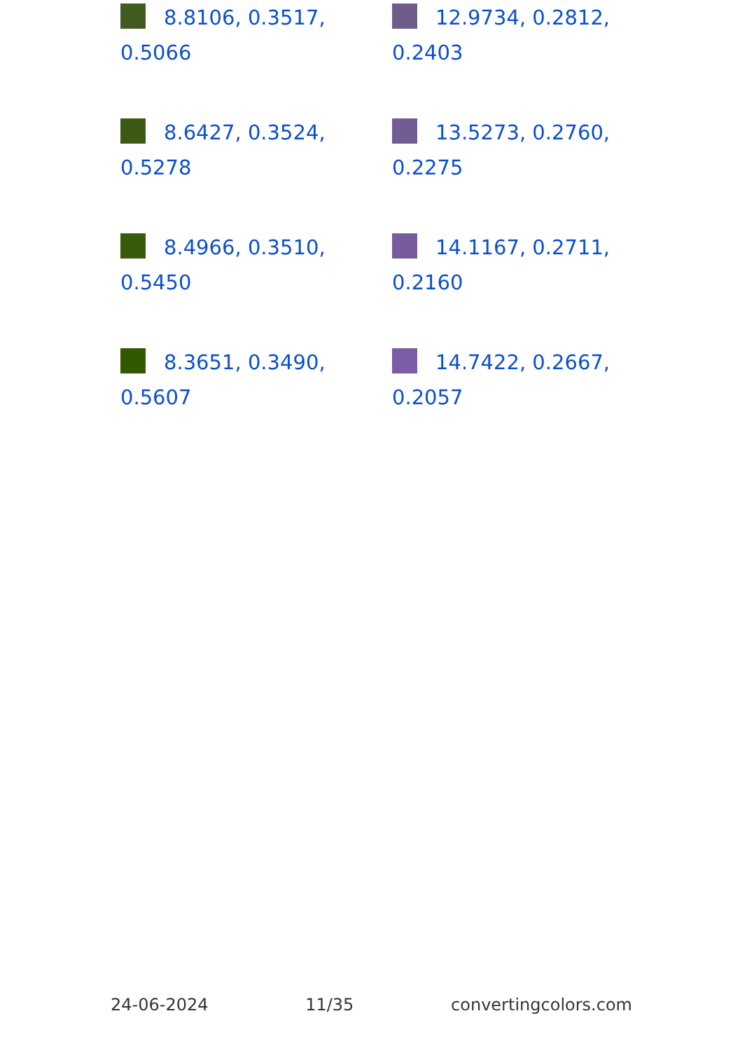8.8106, 0.3517,
0.5066
12.9734, 0.2812,
0.2403
8.6427, 0.3524,
0.5278
13.5273, 0.2760,
0.2275
8.4966, 0.3510,
0.5450
14.1167, 0.2711,
0.2160
8.3651, 0.3490,
0.5607
14.7422, 0.2667,
0.2057
24-06-2024 11/35 convertingcolors.com